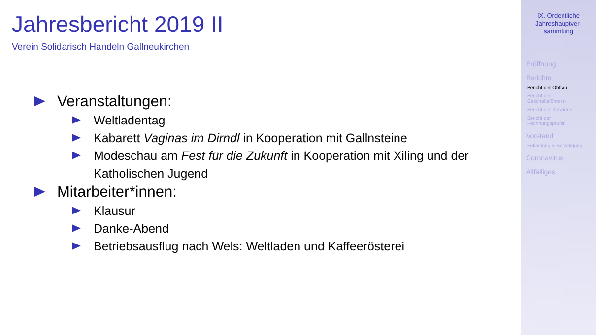Jahresbericht 2019 II
Verein Solidarisch Handeln Gallneukirchen
Veranstaltungen:
Weltladentag
Kabarett Vaginas im Dirndl in Kooperation mit Gallnsteine
Modeschau am Fest für die Zukunft in Kooperation mit Xiling und der Katholischen Jugend
Mitarbeiter*innen:
Klausur
Danke-Abend
Betriebsausflug nach Wels: Weltladen und Kaffeerösterei
IX. Ordentliche
Jahreshauptver-
sammlung
Eröffnung
Berichte
Bericht der Obfrau
Bericht der
Geschäftsführerin
Bericht der Kassierin
Bericht der
Rechnungsprüfer
Vorstand
Entlastung & Bestätigung
Coronavirus
Allfälliges